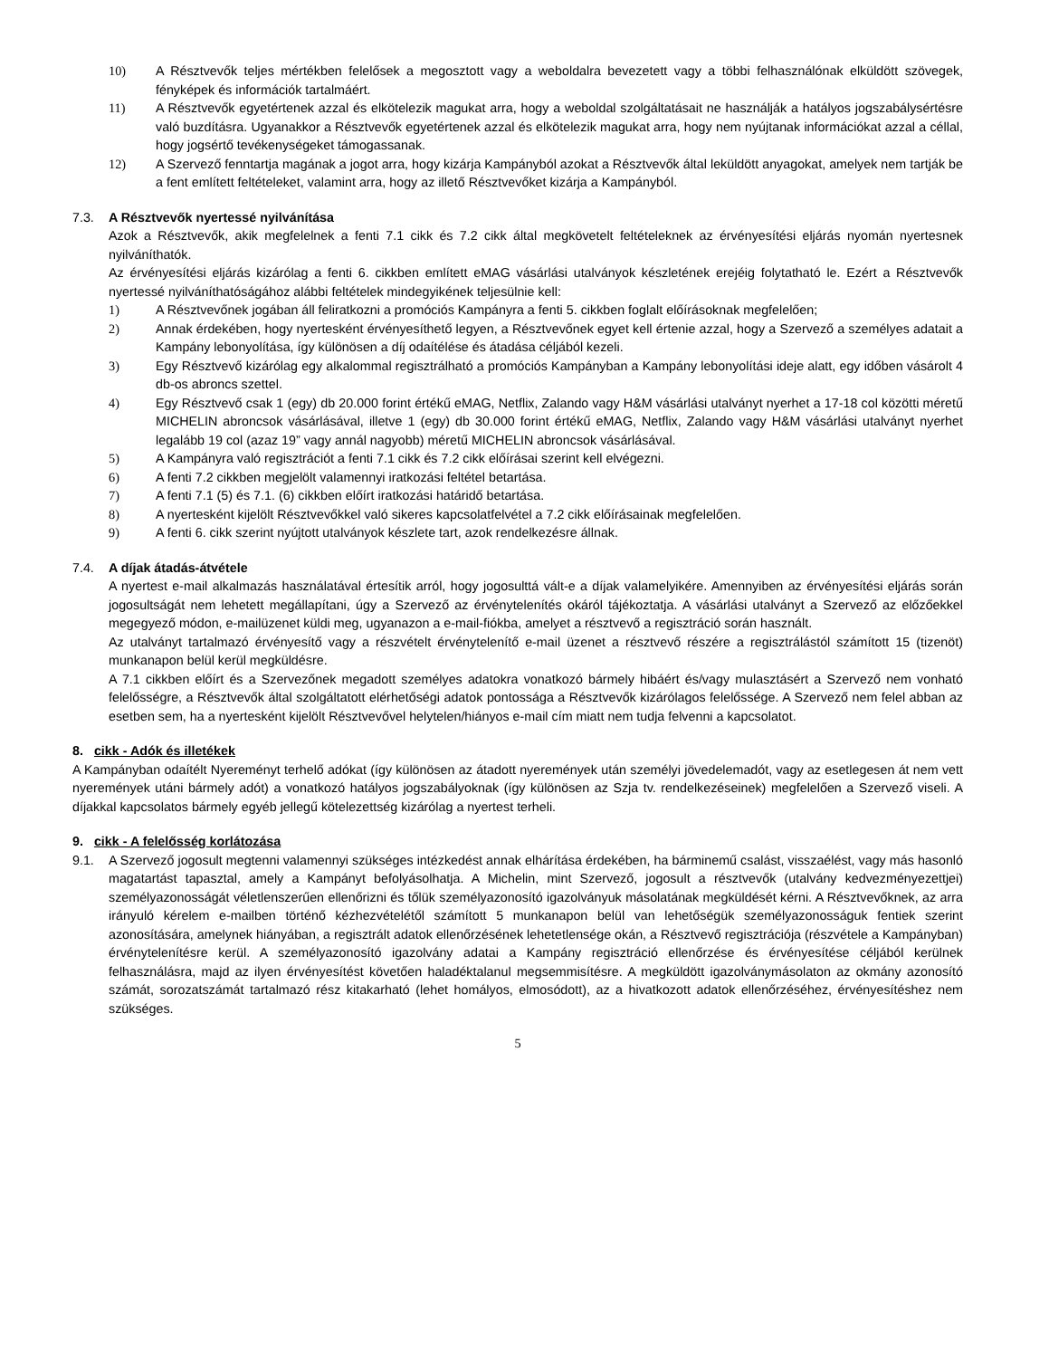10) A Résztvevők teljes mértékben felelősek a megosztott vagy a weboldalra bevezetett vagy a többi felhasználónak elküldött szövegek, fényképek és információk tartalmáért.
11) A Résztvevők egyetértenek azzal és elkötelezik magukat arra, hogy a weboldal szolgáltatásait ne használják a hatályos jogszabálysértésre való buzdításra. Ugyanakkor a Résztvevők egyetértenek azzal és elkötelezik magukat arra, hogy nem nyújtanak információkat azzal a céllal, hogy jogsértő tevékenységeket támogassanak.
12) A Szervező fenntartja magának a jogot arra, hogy kizárja Kampányból azokat a Résztvevők által leküldött anyagokat, amelyek nem tartják be a fent említett feltételeket, valamint arra, hogy az illető Résztvevőket kizárja a Kampányból.
7.3. A Résztvevők nyertessé nyilvánítása
Azok a Résztvevők, akik megfelelnek a fenti 7.1 cikk és 7.2 cikk által megkövetelt feltételeknek az érvényesítési eljárás nyomán nyertesnek nyilváníthatók.
Az érvényesítési eljárás kizárólag a fenti 6. cikkben említett eMAG vásárlási utalványok készletének erejéig folytatható le. Ezért a Résztvevők nyertessé nyilváníthatóságához alábbi feltételek mindegyikének teljesülnie kell:
1) A Résztvevőnek jogában áll feliratkozni a promóciós Kampányra a fenti 5. cikkben foglalt előírásoknak megfelelően;
2) Annak érdekében, hogy nyertesként érvényesíthető legyen, a Résztvevőnek egyet kell értenie azzal, hogy a Szervező a személyes adatait a Kampány lebonyolítása, így különösen a díj odaítélése és átadása céljából kezeli.
3) Egy Résztvevő kizárólag egy alkalommal regisztrálható a promóciós Kampányban a Kampány lebonyolítási ideje alatt, egy időben vásárolt 4 db-os abroncs szettel.
4) Egy Résztvevő csak 1 (egy) db 20.000 forint értékű eMAG, Netflix, Zalando vagy H&M vásárlási utalványt nyerhet a 17-18 col közötti méretű MICHELIN abroncsok vásárlásával, illetve 1 (egy) db 30.000 forint értékű eMAG, Netflix, Zalando vagy H&M vásárlási utalványt nyerhet legalább 19 col (azaz 19” vagy annál nagyobb) méretű MICHELIN abroncsok vásárlásával.
5) A Kampányra való regisztrációt a fenti 7.1 cikk és 7.2 cikk előírásai szerint kell elvégezni.
6) A fenti 7.2 cikkben megjelölt valamennyi iratkozási feltétel betartása.
7) A fenti 7.1 (5) és 7.1. (6) cikkben előírt iratkozási határidő betartása.
8) A nyertesként kijelölt Résztvevőkkel való sikeres kapcsolatfelvétel a 7.2 cikk előírásainak megfelelően.
9) A fenti 6. cikk szerint nyújtott utalványok készlete tart, azok rendelkezésre állnak.
7.4. A díjak átadás-átvétele
A nyertest e-mail alkalmazás használatával értesítik arról, hogy jogosulttá vált-e a díjak valamelyikére. Amennyiben az érvényesítési eljárás során jogosultságát nem lehetett megállapítani, úgy a Szervező az érvénytelenítés okáról tájékoztatja. A vásárlási utalványt a Szervező az előzőekkel megegyező módon, e-mailüzenet küldi meg, ugyanazon a e-mail-fiókba, amelyet a résztvevő a regisztráció során használt.
Az utalványt tartalmazó érvényesítő vagy a részvételt érvénytelenítő e-mail üzenet a résztvevő részére a regisztrálástól számított 15 (tizenöt) munkanapon belül kerül megküldésre.
A 7.1 cikkben előírt és a Szervezőnek megadott személyes adatokra vonatkozó bármely hibáért és/vagy mulasztásért a Szervező nem vonható felelősségre, a Résztvevők által szolgáltatott elérhetőségi adatok pontossága a Résztvevők kizárólagos felelőssége. A Szervező nem felel abban az esetben sem, ha a nyertesként kijelölt Résztvevővel helytelen/hiányos e-mail cím miatt nem tudja felvenni a kapcsolatot.
8. cikk - Adók és illetékek
A Kampányban odaítélt Nyereményt terhelő adókat (így különösen az átadott nyeremények után személyi jövedelemadót, vagy az esetlegesen át nem vett nyeremények utáni bármely adót) a vonatkozó hatályos jogszabályoknak (így különösen az Szja tv. rendelkezéseinek) megfelelően a Szervező viseli. A díjakkal kapcsolatos bármely egyéb jellegű kötelezettség kizárólag a nyertest terheli.
9. cikk - A felelősség korlátozása
9.1. A Szervező jogosult megtenni valamennyi szükséges intézkedést annak elhárítása érdekében, ha bárminemű csalást, visszaélést, vagy más hasonló magatartást tapasztal, amely a Kampányt befolyásolhatja. A Michelin, mint Szervező, jogosult a résztvevők (utalvány kedvezményezettjei) személyazonosságát véletlenszerűen ellenőrizni és tőlük személyazonosító igazolványuk másolatának megküldését kérni. A Résztvevőknek, az arra irányuló kérelem e-mailben történő kézhezvételétől számított 5 munkanapon belül van lehetőségük személyazonosságuk fentiek szerint azonosítására, amelynek hiányában, a regisztrált adatok ellenőrzésének lehetetlensége okán, a Résztvevő regisztrációja (részvétele a Kampányban) érvénytelenítésre kerül. A személyazonosító igazolvány adatai a Kampány regisztráció ellenőrzése és érvényesítése céljából kerülnek felhasználásra, majd az ilyen érvényesítést követően haladéktalanul megsemmisítésre. A megküldött igazolványmásolaton az okmány azonosító számát, sorozatszámát tartalmazó rész kitakarható (lehet homályos, elmosódott), az a hivatkozott adatok ellenőrzéséhez, érvényesítéshez nem szükséges.
5